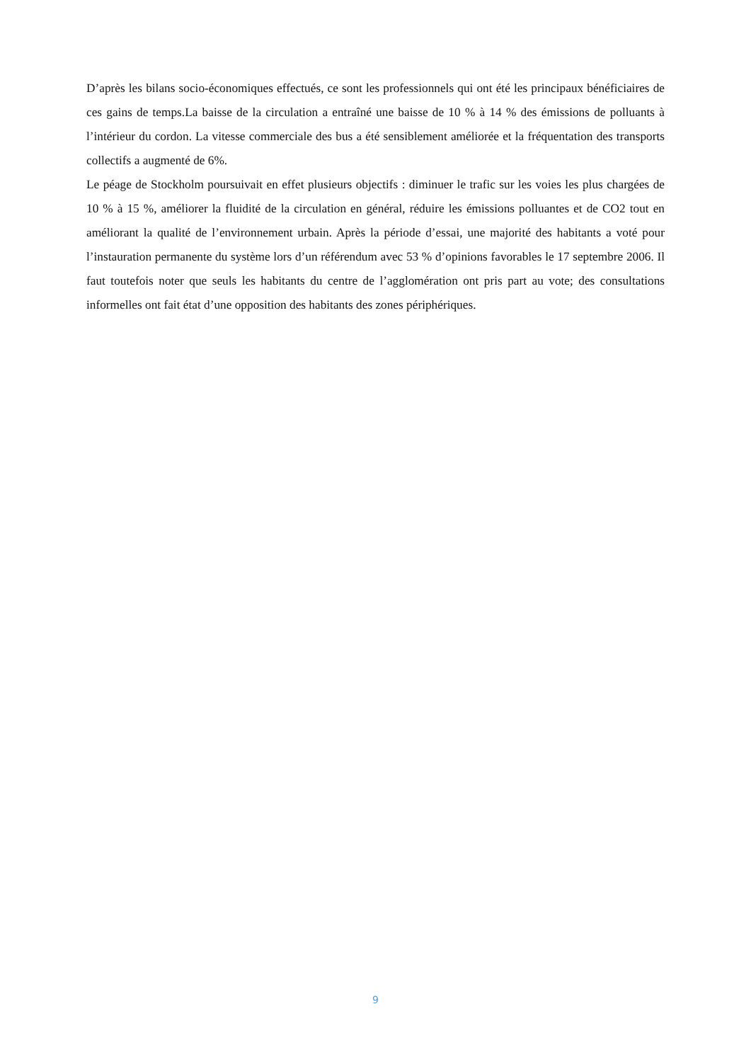D’après les bilans socio-économiques effectués, ce sont les professionnels qui ont été les principaux bénéficiaires de ces gains de temps.La baisse de la circulation a entraîné une baisse de 10 % à 14 % des émissions de polluants à l’intérieur du cordon. La vitesse commerciale des bus a été sensiblement améliorée et la fréquentation des transports collectifs a augmenté de 6%.
Le péage de Stockholm poursuivait en effet plusieurs objectifs : diminuer le trafic sur les voies les plus chargées de 10 % à 15 %, améliorer la fluidité de la circulation en général, réduire les émissions polluantes et de CO2 tout en améliorant la qualité de l’environnement urbain. Après la période d’essai, une majorité des habitants a voté pour l’instauration permanente du système lors d’un référendum avec 53 % d’opinions favorables le 17 septembre 2006. Il faut toutefois noter que seuls les habitants du centre de l’agglomération ont pris part au vote; des consultations informelles ont fait état d’une opposition des habitants des zones périphériques.
9